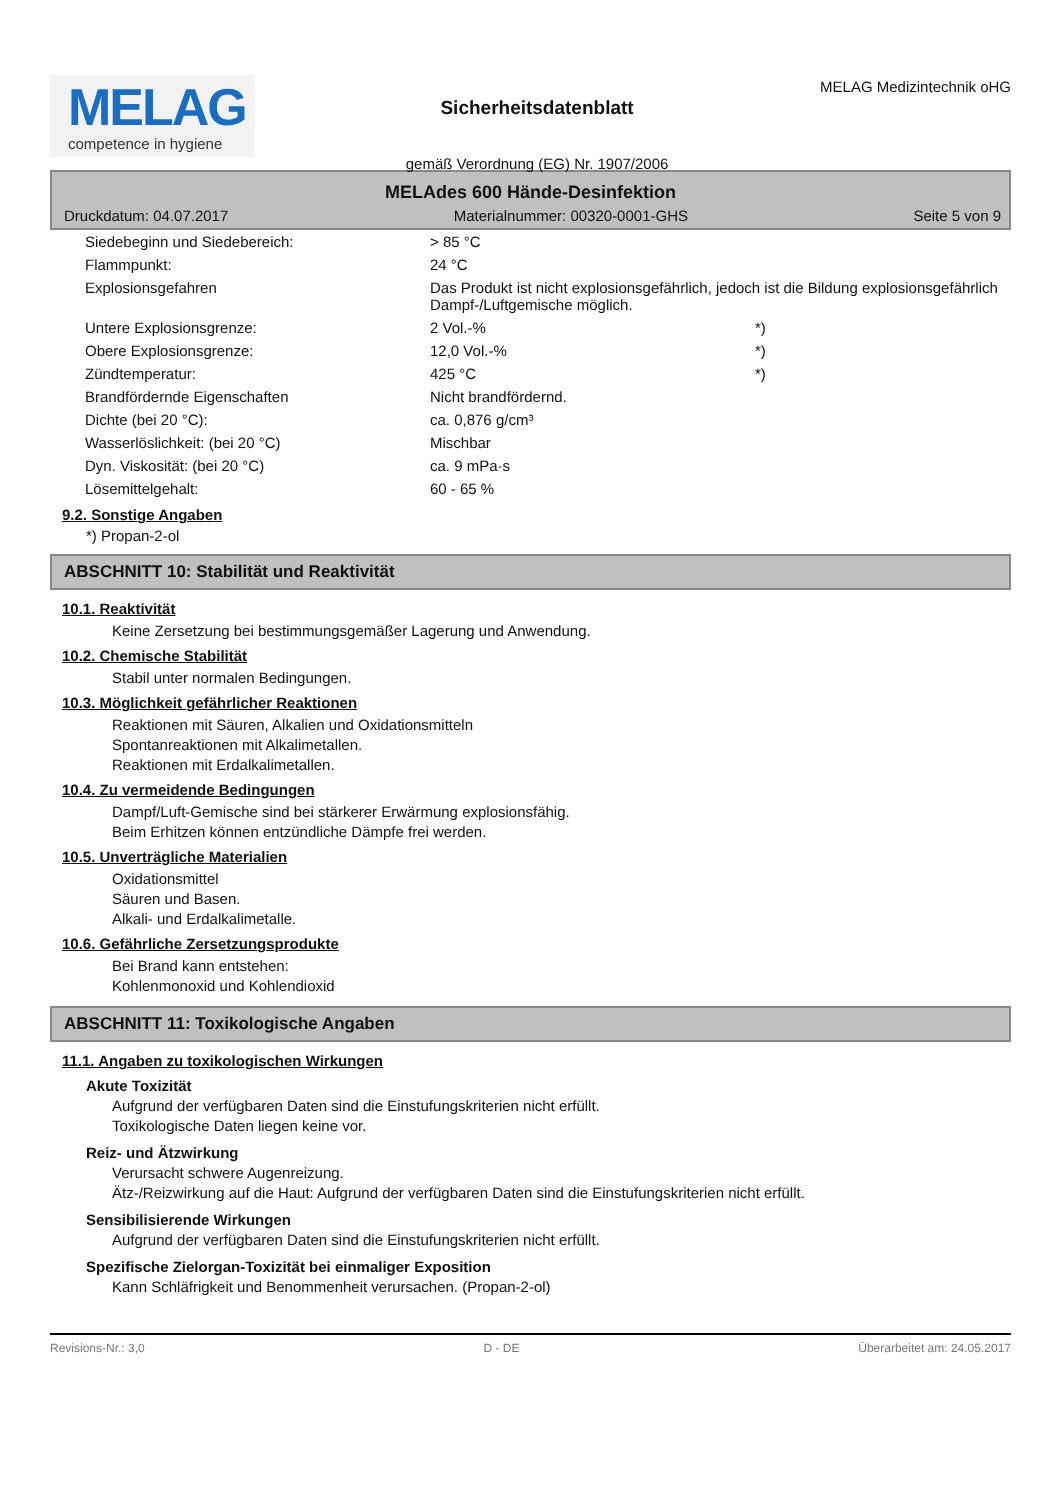MELAG
competence in hygiene
Sicherheitsdatenblatt
gemäß Verordnung (EG) Nr. 1907/2006
MELAG Medizintechnik oHG
MELAdes 600 Hände-Desinfektion
Druckdatum: 04.07.2017 Materialnummer: 00320-0001-GHS Seite 5 von 9
| Siedebeginn und Siedebereich: | > 85 °C | |
| Flammpunkt: | 24 °C | |
| Explosionsgefahren | Das Produkt ist nicht explosionsgefährlich, jedoch ist die Bildung explosionsgefährlich Dampf-/Luftgemische möglich. | |
| Untere Explosionsgrenze: | 2 Vol.-% | *) |
| Obere Explosionsgrenze: | 12,0 Vol.-% | *) |
| Zündtemperatur: | 425 °C | *) |
| Brandfördernde Eigenschaften | Nicht brandfördernd. | |
| Dichte (bei 20 °C): | ca. 0,876 g/cm³ | |
| Wasserlöslichkeit: (bei 20 °C) | Mischbar | |
| Dyn. Viskosität: (bei 20 °C) | ca. 9 mPa·s | |
| Lösemittelgehalt: | 60 - 65 % | |
9.2. Sonstige Angaben
*) Propan-2-ol
ABSCHNITT 10: Stabilität und Reaktivität
10.1. Reaktivität
Keine Zersetzung bei bestimmungsgemäßer Lagerung und Anwendung.
10.2. Chemische Stabilität
Stabil unter normalen Bedingungen.
10.3. Möglichkeit gefährlicher Reaktionen
Reaktionen mit Säuren, Alkalien und Oxidationsmitteln
Spontanreaktionen mit Alkalimetallen.
Reaktionen mit Erdalkalimetallen.
10.4. Zu vermeidende Bedingungen
Dampf/Luft-Gemische sind bei stärkerer Erwärmung explosionsfähig.
Beim Erhitzen können entzündliche Dämpfe frei werden.
10.5. Unverträgliche Materialien
Oxidationsmittel
Säuren und Basen.
Alkali- und Erdalkalimetalle.
10.6. Gefährliche Zersetzungsprodukte
Bei Brand kann entstehen:
Kohlenmonoxid und Kohlendioxid
ABSCHNITT 11: Toxikologische Angaben
11.1. Angaben zu toxikologischen Wirkungen
Akute Toxizität
Aufgrund der verfügbaren Daten sind die Einstufungskriterien nicht erfüllt.
Toxikologische Daten liegen keine vor.
Reiz- und Ätzwirkung
Verursacht schwere Augenreizung.
Ätz-/Reizwirkung auf die Haut: Aufgrund der verfügbaren Daten sind die Einstufungskriterien nicht erfüllt.
Sensibilisierende Wirkungen
Aufgrund der verfügbaren Daten sind die Einstufungskriterien nicht erfüllt.
Spezifische Zielorgan-Toxizität bei einmaliger Exposition
Kann Schläfrigkeit und Benommenheit verursachen. (Propan-2-ol)
Revisions-Nr.: 3,0 D - DE Überarbeitet am: 24.05.2017